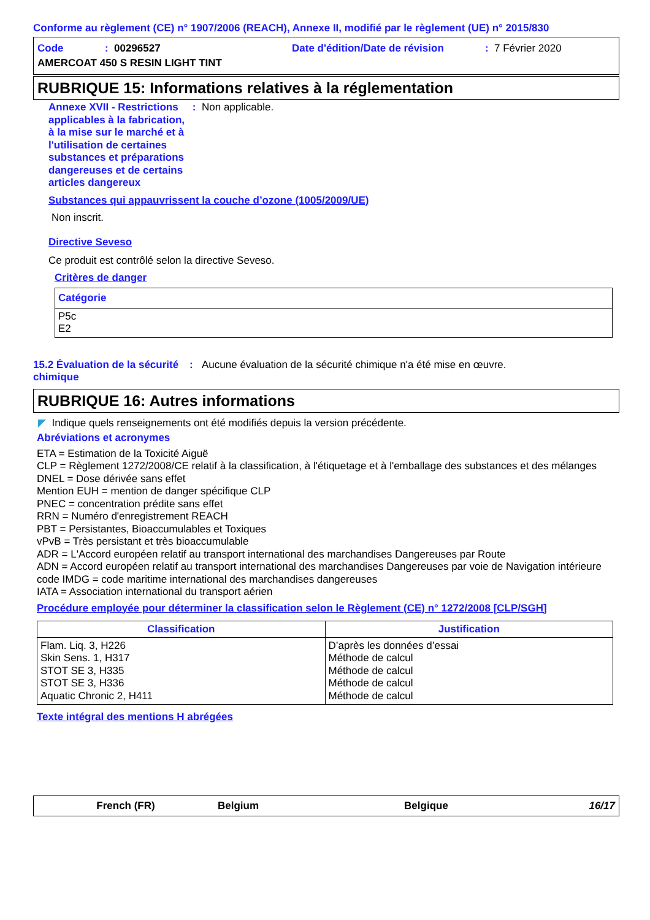Conforme au règlement (CE) n° 1907/2006 (REACH), Annexe II, modifié par le règlement (UE) n° 2015/830
Code: 00296527 Date d'édition/Date de révision: 7 Février 2020
AMERCOAT 450 S RESIN LIGHT TINT
RUBRIQUE 15: Informations relatives à la réglementation
Annexe XVII - Restrictions applicables à la fabrication, à la mise sur le marché et à l'utilisation de certaines substances et préparations dangereuses et de certains articles dangereux : Non applicable.
Substances qui appauvrissent la couche d’ozone (1005/2009/UE)
Non inscrit.
Directive Seveso
Ce produit est contrôlé selon la directive Seveso.
Critères de danger
| Catégorie |
| --- |
| P5c E2 |
15.2 Évaluation de la sécurité chimique: Aucune évaluation de la sécurité chimique n'a été mise en œuvre.
RUBRIQUE 16: Autres informations
◤ Indique quels renseignements ont été modifiés depuis la version précédente.
Abréviations et acronymes
ETA = Estimation de la Toxicité Aiguë
CLP = Règlement 1272/2008/CE relatif à la classification, à l'étiquetage et à l'emballage des substances et des mélanges
DNEL = Dose dérivée sans effet
Mention EUH = mention de danger spécifique CLP
PNEC = concentration prédite sans effet
RRN = Numéro d'enregistrement REACH
PBT = Persistantes, Bioaccumulables et Toxiques
vPvB = Très persistant et très bioaccumulable
ADR = L'Accord européen relatif au transport international des marchandises Dangereuses par Route
ADN = Accord européen relatif au transport international des marchandises Dangereuses par voie de Navigation intérieure
code IMDG = code maritime international des marchandises dangereuses
IATA = Association international du transport aérien
Procédure employée pour déterminer la classification selon le Règlement (CE) n° 1272/2008 [CLP/SGH]
| Classification | Justification |
| --- | --- |
| Flam. Liq. 3, H226 Skin Sens. 1, H317 STOT SE 3, H335 STOT SE 3, H336 Aquatic Chronic 2, H411 | D’après les données d’essai Méthode de calcul Méthode de calcul Méthode de calcul Méthode de calcul |
Texte intégral des mentions H abrégées
French (FR) Belgium Belgique 16/17